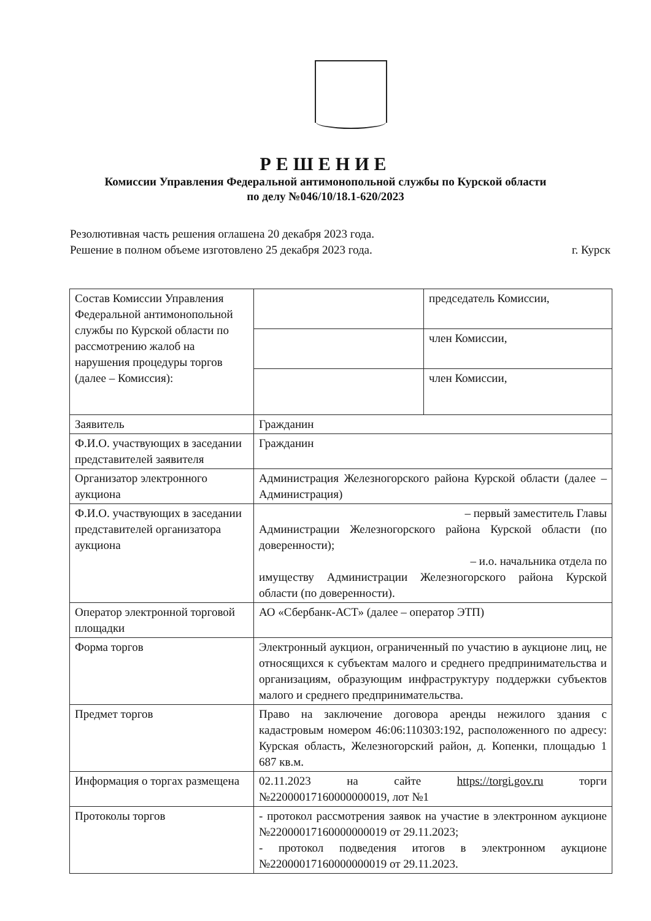РЕШЕНИЕ
Комиссии Управления Федеральной антимонопольной службы по Курской области
по делу №046/10/18.1-620/2023
Резолютивная часть решения оглашена 20 декабря 2023 года.
Решение в полном объеме изготовлено 25 декабря 2023 года. г. Курск
| Состав Комиссии Управления Федеральной антимонопольной службы по Курской области по рассмотрению жалоб на нарушения процедуры торгов (далее – Комиссия): | | председатель Комиссии, |
| | | член Комиссии, |
| | | член Комиссии, |
| Заявитель | Гражданин | |
| Ф.И.О. участвующих в заседании представителей заявителя | Гражданин | |
| Организатор электронного аукциона | Администрация Железногорского района Курской области (далее – Администрация) | |
| Ф.И.О. участвующих в заседании представителей организатора аукциона | – первый заместитель Главы Администрации Железногорского района Курской области (по доверенности); – и.о. начальника отдела по имуществу Администрации Железногорского района Курской области (по доверенности). | |
| Оператор электронной торговой площадки | АО «Сбербанк-АСТ» (далее – оператор ЭТП) | |
| Форма торгов | Электронный аукцион, ограниченный по участию в аукционе лиц, не относящихся к субъектам малого и среднего предпринимательства и организациям, образующим инфраструктуру поддержки субъектов малого и среднего предпринимательства. | |
| Предмет торгов | Право на заключение договора аренды нежилого здания с кадастровым номером 46:06:110303:192, расположенного по адресу: Курская область, Железногорский район, д. Копенки, площадью 1 687 кв.м. | |
| Информация о торгах размещена | 02.11.2023 на сайте https://torgi.gov.ru торги №22000017160000000019, лот №1 | |
| Протоколы торгов | - протокол рассмотрения заявок на участие в электронном аукционе №22000017160000000019 от 29.11.2023; - протокол подведения итогов в электронном аукционе №22000017160000000019 от 29.11.2023. | |